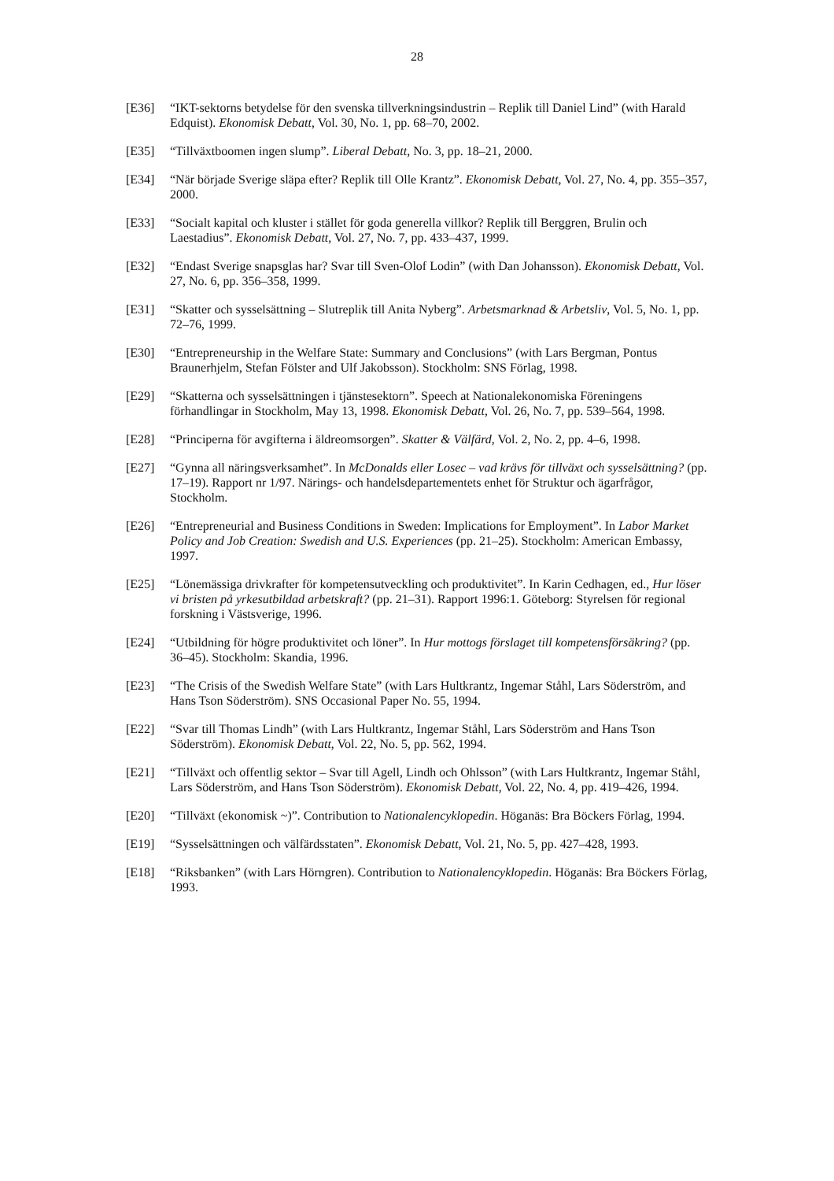28
[E36] “IKT-sektorns betydelse för den svenska tillverkningsindustrin – Replik till Daniel Lind” (with Harald Edquist). Ekonomisk Debatt, Vol. 30, No. 1, pp. 68–70, 2002.
[E35] “Tillväxtboomen ingen slump”. Liberal Debatt, No. 3, pp. 18–21, 2000.
[E34] “När började Sverige släpa efter? Replik till Olle Krantz”. Ekonomisk Debatt, Vol. 27, No. 4, pp. 355–357, 2000.
[E33] “Socialt kapital och kluster i stället för goda generella villkor? Replik till Berggren, Brulin och Laestadius”. Ekonomisk Debatt, Vol. 27, No. 7, pp. 433–437, 1999.
[E32] “Endast Sverige snapsglas har? Svar till Sven-Olof Lodin” (with Dan Johansson). Ekonomisk Debatt, Vol. 27, No. 6, pp. 356–358, 1999.
[E31] “Skatter och sysselsättning – Slutreplik till Anita Nyberg”. Arbetsmarknad & Arbetsliv, Vol. 5, No. 1, pp. 72–76, 1999.
[E30] “Entrepreneurship in the Welfare State: Summary and Conclusions” (with Lars Bergman, Pontus Braunerhjelm, Stefan Fölster and Ulf Jakobsson). Stockholm: SNS Förlag, 1998.
[E29] “Skatterna och sysselsättningen i tjänstesektorn”. Speech at Nationalekonomiska Föreningens förhandlingar in Stockholm, May 13, 1998. Ekonomisk Debatt, Vol. 26, No. 7, pp. 539–564, 1998.
[E28] “Principerna för avgifterna i äldreomsorgen”. Skatter & Välfärd, Vol. 2, No. 2, pp. 4–6, 1998.
[E27] “Gynna all näringsverksamhet”. In McDonalds eller Losec – vad krävs för tillväxt och sysselsättning? (pp. 17–19). Rapport nr 1/97. Närings- och handelsdepartementets enhet för Struktur och ägarfrågor, Stockholm.
[E26] “Entrepreneurial and Business Conditions in Sweden: Implications for Employment”. In Labor Market Policy and Job Creation: Swedish and U.S. Experiences (pp. 21–25). Stockholm: American Embassy, 1997.
[E25] “Lönemässiga drivkrafter för kompetensutveckling och produktivitet”. In Karin Cedhagen, ed., Hur löser vi bristen på yrkesutbildad arbetskraft? (pp. 21–31). Rapport 1996:1. Göteborg: Styrelsen för regional forskning i Västsverige, 1996.
[E24] “Utbildning för högre produktivitet och löner”. In Hur mottogs förslaget till kompetensförsäkring? (pp. 36–45). Stockholm: Skandia, 1996.
[E23] “The Crisis of the Swedish Welfare State” (with Lars Hultkrantz, Ingemar Ståhl, Lars Söderström, and Hans Tson Söderström). SNS Occasional Paper No. 55, 1994.
[E22] “Svar till Thomas Lindh” (with Lars Hultkrantz, Ingemar Ståhl, Lars Söderström and Hans Tson Söderström). Ekonomisk Debatt, Vol. 22, No. 5, pp. 562, 1994.
[E21] “Tillväxt och offentlig sektor – Svar till Agell, Lindh och Ohlsson” (with Lars Hultkrantz, Ingemar Ståhl, Lars Söderström, and Hans Tson Söderström). Ekonomisk Debatt, Vol. 22, No. 4, pp. 419–426, 1994.
[E20] “Tillväxt (ekonomisk ~)”. Contribution to Nationalencyklopedin. Höganäs: Bra Böckers Förlag, 1994.
[E19] “Sysselsättningen och välfärdsstaten”. Ekonomisk Debatt, Vol. 21, No. 5, pp. 427–428, 1993.
[E18] “Riksbanken” (with Lars Hörngren). Contribution to Nationalencyklopedin. Höganäs: Bra Böckers Förlag, 1993.